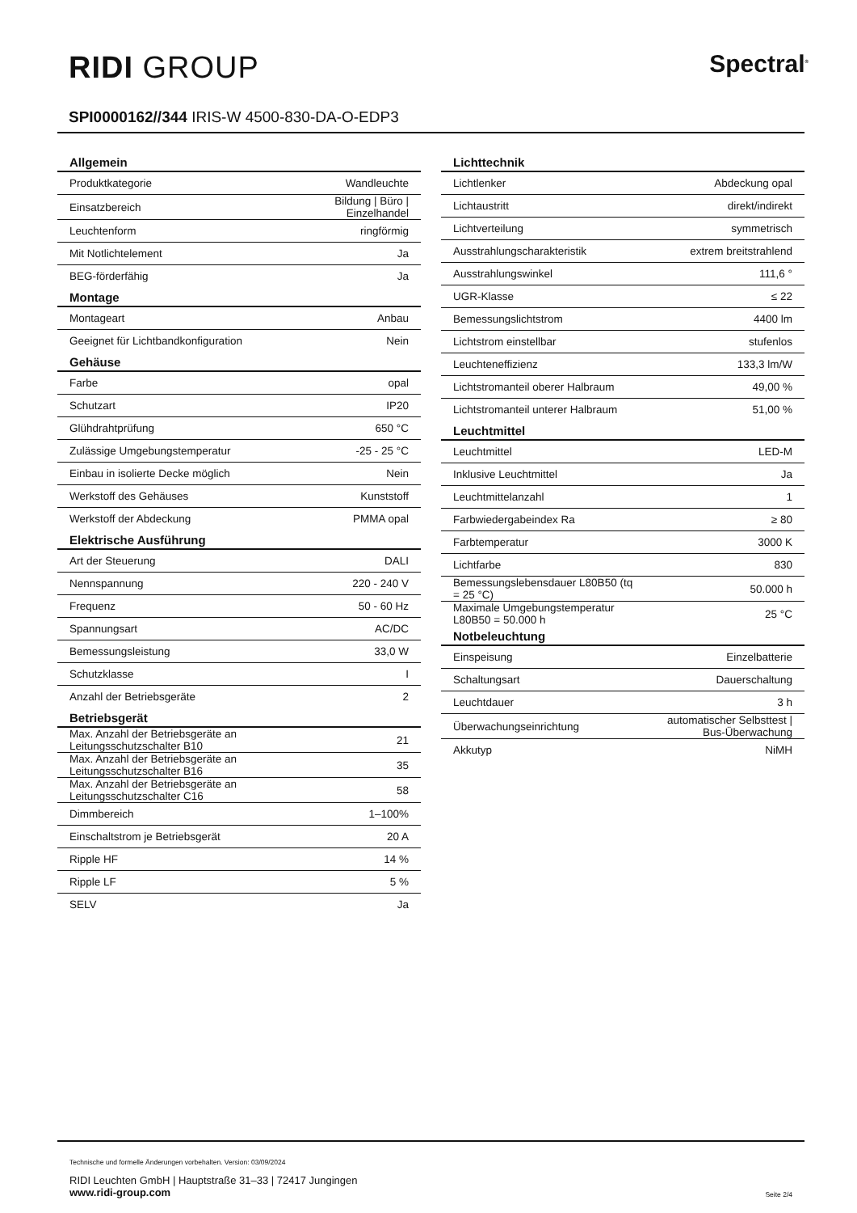RIDI GROUP Spectral<sup>®</sup>
SPI0000162//344 IRIS-W 4500-830-DA-O-EDP3
| Allgemein | |
| --- | --- |
| Produktkategorie | Wandleuchte |
| Einsatzbereich | Bildung / Büro / Einzelhandel |
| Leuchtenform | ringförmig |
| Mit Notlichtelement | Ja |
| BEG-förderfähig | Ja |
| Montage | |
| Montageart | Anbau |
| Geeignet für Lichtbandkonfiguration | Nein |
| Gehäuse | |
| Farbe | opal |
| Schutzart | IP20 |
| Glühdrahtprüfung | 650 °C |
| Zulässige Umgebungstemperatur | -25 - 25 °C |
| Einbau in isolierte Decke möglich | Nein |
| Werkstoff des Gehäuses | Kunststoff |
| Werkstoff der Abdeckung | PMMA opal |
| Elektrische Ausführung | |
| Art der Steuerung | DALI |
| Nennspannung | 220 - 240 V |
| Frequenz | 50 - 60 Hz |
| Spannungsart | AC/DC |
| Bemessungsleistung | 33,0 W |
| Schutzklasse | I |
| Anzahl der Betriebsgeräte | 2 |
| Betriebsgerät | |
| Max. Anzahl der Betriebsgeräte an Leitungsschutzschalter B10 | 21 |
| Max. Anzahl der Betriebsgeräte an Leitungsschutzschalter B16 | 35 |
| Max. Anzahl der Betriebsgeräte an Leitungsschutzschalter C16 | 58 |
| Dimmbereich | 1–100% |
| Einschaltstrom je Betriebsgerät | 20 A |
| Ripple HF | 14 % |
| Ripple LF | 5 % |
| SELV | Ja |
| Lichttechnik | |
| --- | --- |
| Lichtlenker | Abdeckung opal |
| Lichtaustritt | direkt/indirekt |
| Lichtverteilung | symmetrisch |
| Ausstrahlungscharakteristik | extrem breitstrahlend |
| Ausstrahlungswinkel | 111,6 ° |
| UGR-Klasse | ≤ 22 |
| Bemessungslichtstrom | 4400 lm |
| Lichtstrom einstellbar | stufenlos |
| Leuchteneffizienz | 133,3 lm/W |
| Lichtstromanteil oberer Halbraum | 49,00 % |
| Lichtstromanteil unterer Halbraum | 51,00 % |
| Leuchtmittel | |
| Leuchtmittel | LED-M |
| Inklusive Leuchtmittel | Ja |
| Leuchtmittelanzahl | 1 |
| Farbwiedergabeindex Ra | ≥ 80 |
| Farbtemperatur | 3000 K |
| Lichtfarbe | 830 |
| Bemessungslebensdauer L80B50 (tq = 25 °C) | 50.000 h |
| Maximale Umgebungstemperatur L80B50 = 50.000 h | 25 °C |
| Notbeleuchtung | |
| Einspeisung | Einzelbatterie |
| Schaltungsart | Dauerschaltung |
| Leuchtdauer | 3 h |
| Überwachungseinrichtung | automatischer Selbsttest / Bus-Überwachung |
| Akkutyp | NiMH |
Technische und formelle Änderungen vorbehalten. Version: 03/09/2024
RIDI Leuchten GmbH | Hauptstraße 31–33 | 72417 Jungingen
www.ridi-group.com
Seite 2/4